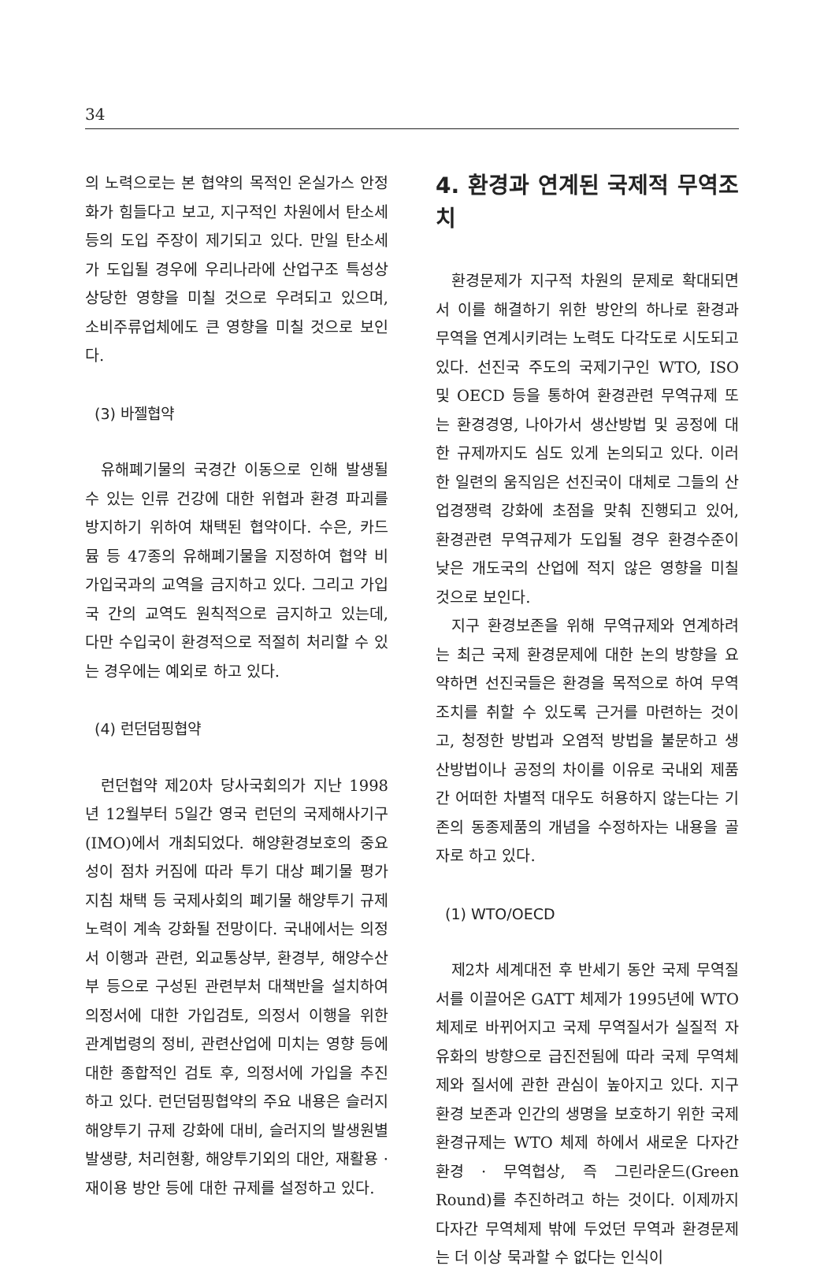34
의 노력으로는 본 협약의 목적인 온실가스 안정화가 힘들다고 보고, 지구적인 차원에서 탄소세등의 도입 주장이 제기되고 있다. 만일 탄소세가 도입될 경우에 우리나라에 산업구조 특성상 상당한 영향을 미칠 것으로 우려되고 있으며, 소비주류업체에도 큰 영향을 미칠 것으로 보인다.
(3) 바젤협약
유해폐기물의 국경간 이동으로 인해 발생될 수 있는 인류 건강에 대한 위협과 환경 파괴를 방지하기 위하여 채택된 협약이다. 수은, 카드뮴 등 47종의 유해폐기물을 지정하여 협약 비가입국과의 교역을 금지하고 있다. 그리고 가입국 간의 교역도 원칙적으로 금지하고 있는데, 다만 수입국이 환경적으로 적절히 처리할 수 있는 경우에는 예외로 하고 있다.
(4) 런던덤핑협약
런던협약 제20차 당사국회의가 지난 1998년 12월부터 5일간 영국 런던의 국제해사기구(IMO)에서 개최되었다. 해양환경보호의 중요성이 점차 커짐에 따라 투기 대상 폐기물 평가지침 채택 등 국제사회의 폐기물 해양투기 규제 노력이 계속 강화될 전망이다. 국내에서는 의정서 이행과 관련, 외교통상부, 환경부, 해양수산부 등으로 구성된 관련부처 대책반을 설치하여 의정서에 대한 가입검토, 의정서 이행을 위한 관계법령의 정비, 관련산업에 미치는 영향 등에 대한 종합적인 검토 후, 의정서에 가입을 추진하고 있다. 런던덤핑협약의 주요 내용은 슬러지 해양투기 규제 강화에 대비, 슬러지의 발생원별 발생량, 처리현황, 해양투기외의 대안, 재활용 · 재이용 방안 등에 대한 규제를 설정하고 있다.
4. 환경과 연계된 국제적 무역조치
환경문제가 지구적 차원의 문제로 확대되면서 이를 해결하기 위한 방안의 하나로 환경과 무역을 연계시키려는 노력도 다각도로 시도되고 있다. 선진국 주도의 국제기구인 WTO, ISO 및 OECD 등을 통하여 환경관련 무역규제 또는 환경경영, 나아가서 생산방법 및 공정에 대한 규제까지도 심도 있게 논의되고 있다. 이러한 일련의 움직임은 선진국이 대체로 그들의 산업경쟁력 강화에 초점을 맞춰 진행되고 있어, 환경관련 무역규제가 도입될 경우 환경수준이 낮은 개도국의 산업에 적지 않은 영향을 미칠 것으로 보인다.
지구 환경보존을 위해 무역규제와 연계하려는 최근 국제 환경문제에 대한 논의 방향을 요약하면 선진국들은 환경을 목적으로 하여 무역조치를 취할 수 있도록 근거를 마련하는 것이고, 청정한 방법과 오염적 방법을 불문하고 생산방법이나 공정의 차이를 이유로 국내외 제품간 어떠한 차별적 대우도 허용하지 않는다는 기존의 동종제품의 개념을 수정하자는 내용을 골자로 하고 있다.
(1) WTO/OECD
제2차 세계대전 후 반세기 동안 국제 무역질서를 이끌어온 GATT 체제가 1995년에 WTO 체제로 바뀌어지고 국제 무역질서가 실질적 자유화의 방향으로 급진전됨에 따라 국제 무역체제와 질서에 관한 관심이 높아지고 있다. 지구환경 보존과 인간의 생명을 보호하기 위한 국제 환경규제는 WTO 체제 하에서 새로운 다자간 환경 · 무역협상, 즉 그린라운드(Green Round)를 추진하려고 하는 것이다. 이제까지 다자간 무역체제 밖에 두었던 무역과 환경문제는 더 이상 묵과할 수 없다는 인식이